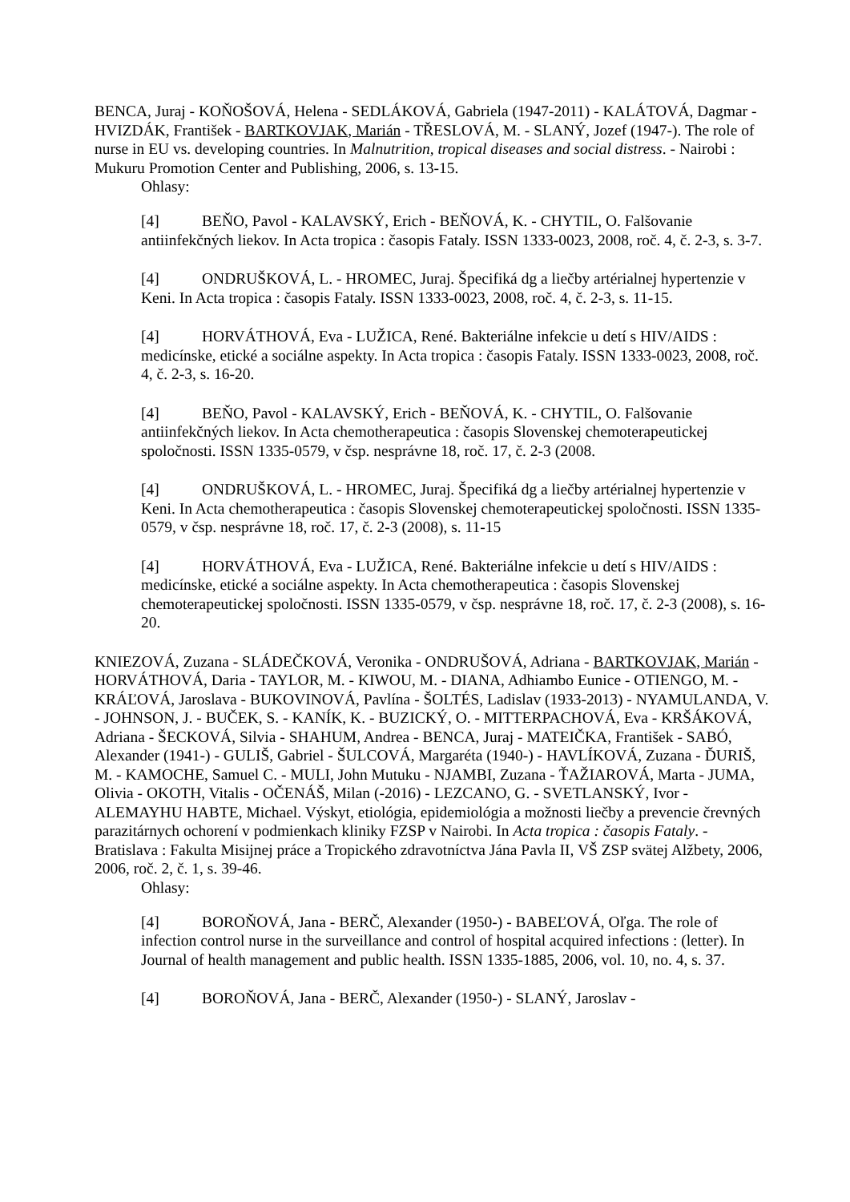BENCA, Juraj - KOŇOŠOVÁ, Helena - SEDLÁKOVÁ, Gabriela (1947-2011) - KALÁTOVÁ, Dagmar - HVIZDÁK, František - BARTKOVJAK, Marián - TŘESLOVÁ, M. - SLANÝ, Jozef (1947-). The role of nurse in EU vs. developing countries. In Malnutrition, tropical diseases and social distress. - Nairobi : Mukuru Promotion Center and Publishing, 2006, s. 13-15.
Ohlasy:
[4] BEŇO, Pavol - KALAVSKÝ, Erich - BEŇOVÁ, K. - CHYTIL, O. Falšovanie antiinfekčných liekov. In Acta tropica : časopis Fataly. ISSN 1333-0023, 2008, roč. 4, č. 2-3, s. 3-7.
[4] ONDRUŠKOVÁ, L. - HROMEC, Juraj. Špecifiká dg a liečby artérialnej hypertenzie v Keni. In Acta tropica : časopis Fataly. ISSN 1333-0023, 2008, roč. 4, č. 2-3, s. 11-15.
[4] HORVÁTHOVÁ, Eva - LUŽICA, René. Bakteriálne infekcie u detí s HIV/AIDS : medicínske, etické a sociálne aspekty. In Acta tropica : časopis Fataly. ISSN 1333-0023, 2008, roč. 4, č. 2-3, s. 16-20.
[4] BEŇO, Pavol - KALAVSKÝ, Erich - BEŇOVÁ, K. - CHYTIL, O. Falšovanie antiinfekčných liekov. In Acta chemotherapeutica : časopis Slovenskej chemoterapeutickej spoločnosti. ISSN 1335-0579, v čsp. nesprávne 18, roč. 17, č. 2-3 (2008.
[4] ONDRUŠKOVÁ, L. - HROMEC, Juraj. Špecifiká dg a liečby artérialnej hypertenzie v Keni. In Acta chemotherapeutica : časopis Slovenskej chemoterapeutickej spoločnosti. ISSN 1335-0579, v čsp. nesprávne 18, roč. 17, č. 2-3 (2008), s. 11-15
[4] HORVÁTHOVÁ, Eva - LUŽICA, René. Bakteriálne infekcie u detí s HIV/AIDS : medicínske, etické a sociálne aspekty. In Acta chemotherapeutica : časopis Slovenskej chemoterapeutickej spoločnosti. ISSN 1335-0579, v čsp. nesprávne 18, roč. 17, č. 2-3 (2008), s. 16-20.
KNIEZOVÁ, Zuzana - SLÁDEČKOVÁ, Veronika - ONDRUŠOVÁ, Adriana - BARTKOVJAK, Marián - HORVÁTHOVÁ, Daria - TAYLOR, M. - KIWOU, M. - DIANA, Adhiambo Eunice - OTIENGO, M. - KRÁĽOVÁ, Jaroslava - BUKOVINOVÁ, Pavlína - ŠOLTÉS, Ladislav (1933-2013) - NYAMULANDA, V. - JOHNSON, J. - BUČEK, S. - KANÍK, K. - BUZICKÝ, O. - MITTERPACHOVÁ, Eva - KRŠÁKOVÁ, Adriana - ŠECKOVÁ, Silvia - SHAHUM, Andrea - BENCA, Juraj - MATEIČKA, František - SABÓ, Alexander (1941-) - GULIŠ, Gabriel - ŠULCOVÁ, Margaréta (1940-) - HAVLÍKOVÁ, Zuzana - ĎURIŠ, M. - KAMOCHE, Samuel C. - MULI, John Mutuku - NJAMBI, Zuzana - ŤAŽIAROVÁ, Marta - JUMA, Olivia - OKOTH, Vitalis - OČENÁŠ, Milan (-2016) - LEZCANO, G. - SVETLANSKÝ, Ivor - ALEMAYHU HABTE, Michael. Výskyt, etiológia, epidemiológia a možnosti liečby a prevencie črevných parazitárnych ochorení v podmienkach kliniky FZSP v Nairobi. In Acta tropica : časopis Fataly. - Bratislava : Fakulta Misijnej práce a Tropického zdravotníctva Jána Pavla II, VŠ ZSP svätej Alžbety, 2006, 2006, roč. 2, č. 1, s. 39-46.
Ohlasy:
[4] BOROŇOVÁ, Jana - BERČ, Alexander (1950-) - BABEĽOVÁ, Oľga. The role of infection control nurse in the surveillance and control of hospital acquired infections : (letter). In Journal of health management and public health. ISSN 1335-1885, 2006, vol. 10, no. 4, s. 37.
[4] BOROŇOVÁ, Jana - BERČ, Alexander (1950-) - SLANÝ, Jaroslav -